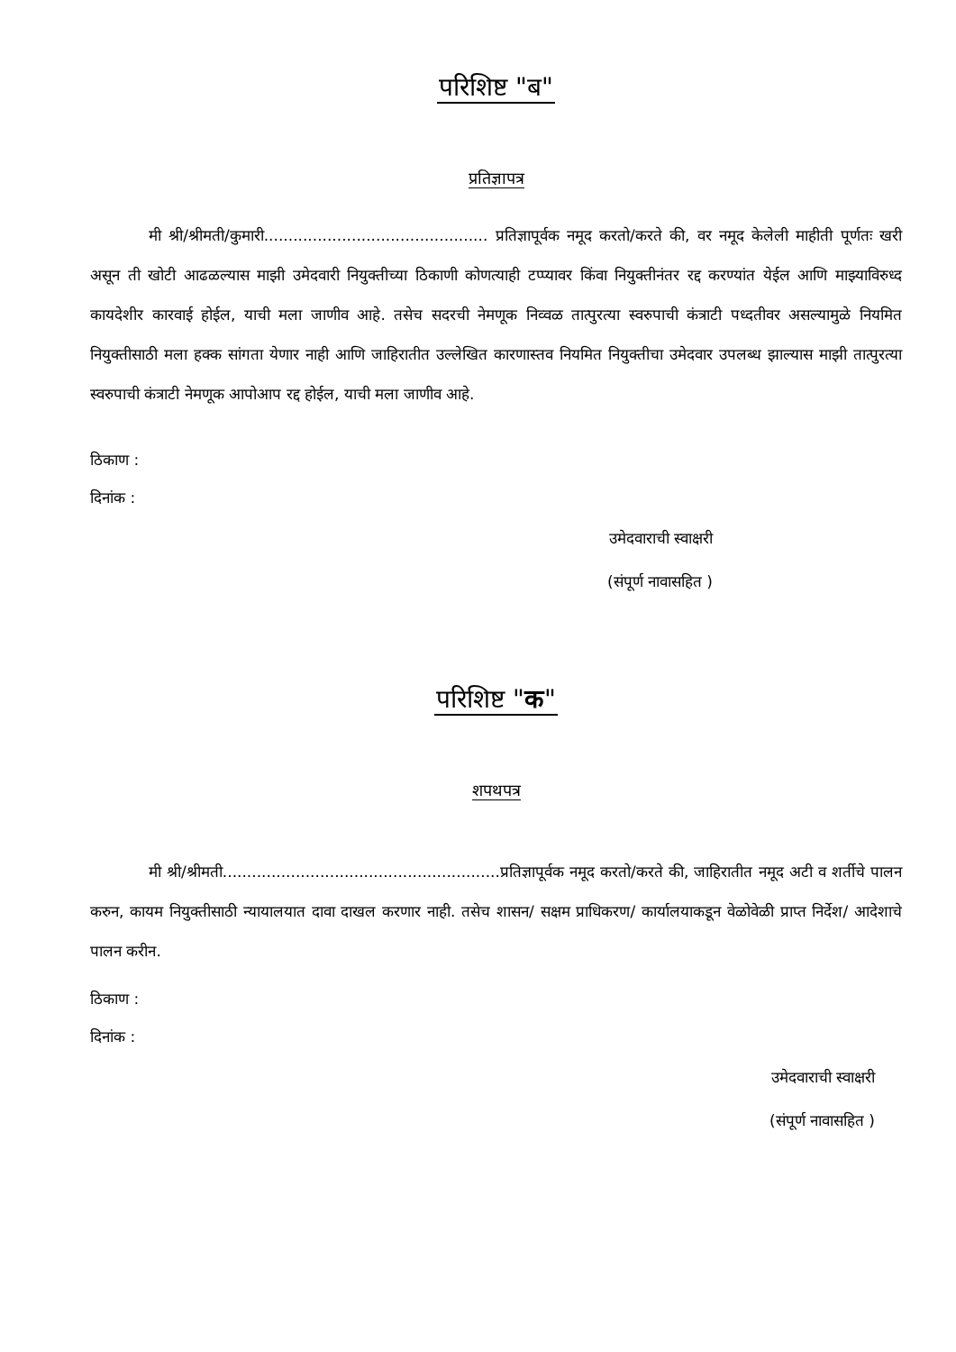परिशिष्ट "ब"
प्रतिज्ञापत्र
मी श्री/श्रीमती/कुमारी.............................................. प्रतिज्ञापूर्वक नमूद करतो/करते की, वर नमूद केलेली माहीती पूर्णतः खरी असून ती खोटी आढळल्यास माझी उमेदवारी नियुक्तीच्या ठिकाणी कोणत्याही टप्प्यावर किंवा नियुक्तीनंतर रद्द करण्यांत येईल आणि माझ्याविरुध्द कायदेशीर कारवाई होईल, याची मला जाणीव आहे. तसेच सदरची नेमणूक निव्वळ तात्पुरत्या स्वरुपाची कंत्राटी पध्दतीवर असल्यामुळे नियमित नियुक्तीसाठी मला हक्क सांगता येणार नाही आणि जाहिरातीत उल्लेखित कारणास्तव नियमित नियुक्तीचा उमेदवार उपलब्ध झाल्यास माझी तात्पुरत्या स्वरुपाची कंत्राटी नेमणूक आपोआप रद्द होईल, याची मला जाणीव आहे.
ठिकाण :
दिनांक :
उमेदवाराची स्वाक्षरी
(संपूर्ण नावासहित )
परिशिष्ट "क"
शपथपत्र
मी श्री/श्रीमती.........................................................प्रतिज्ञापूर्वक नमूद करतो/करते की, जाहिरातीत नमूद अटी व शर्तीचे पालन करुन, कायम नियुक्तीसाठी न्यायालयात दावा दाखल करणार नाही. तसेच शासन/ सक्षम प्राधिकरण/ कार्यालयाकडून वेळोवेळी प्राप्त निर्देश/ आदेशाचे पालन करीन.
ठिकाण :
दिनांक :
उमेदवाराची स्वाक्षरी
(संपूर्ण नावासहित )